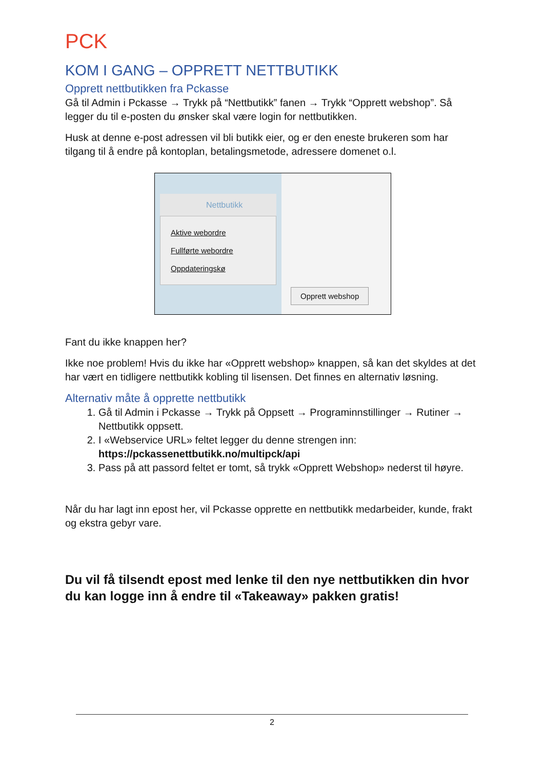PCK
KOM I GANG – OPPRETT NETTBUTIKK
Opprett nettbutikken fra Pckasse
Gå til Admin i Pckasse → Trykk på “Nettbutikk” fanen → Trykk “Opprett webshop”. Så legger du til e-posten du ønsker skal være login for nettbutikken.
Husk at denne e-post adressen vil bli butikk eier, og er den eneste brukeren som har tilgang til å endre på kontoplan, betalingsmetode, adressere domenet o.l.
Nettbutikk
Aktive webordre
Fullførte webordre
Oppdateringskø
Opprett webshop
Fant du ikke knappen her?
Ikke noe problem! Hvis du ikke har «Opprett webshop» knappen, så kan det skyldes at det har vært en tidligere nettbutikk kobling til lisensen. Det finnes en alternativ løsning.
Alternativ måte å opprette nettbutikk
1. Gå til Admin i Pckasse → Trykk på Oppsett → Programinnstillinger → Rutiner → Nettbutikk oppsett.
2. I «Webservice URL» feltet legger du denne strengen inn: https://pckassenettbutikk.no/multipck/api
3. Pass på att passord feltet er tomt, så trykk «Opprett Webshop» nederst til høyre.
Når du har lagt inn epost her, vil Pckasse opprette en nettbutikk medarbeider, kunde, frakt og ekstra gebyr vare.
Du vil få tilsendt epost med lenke til den nye nettbutikken din hvor du kan logge inn å endre til «Takeaway» pakken gratis!
2